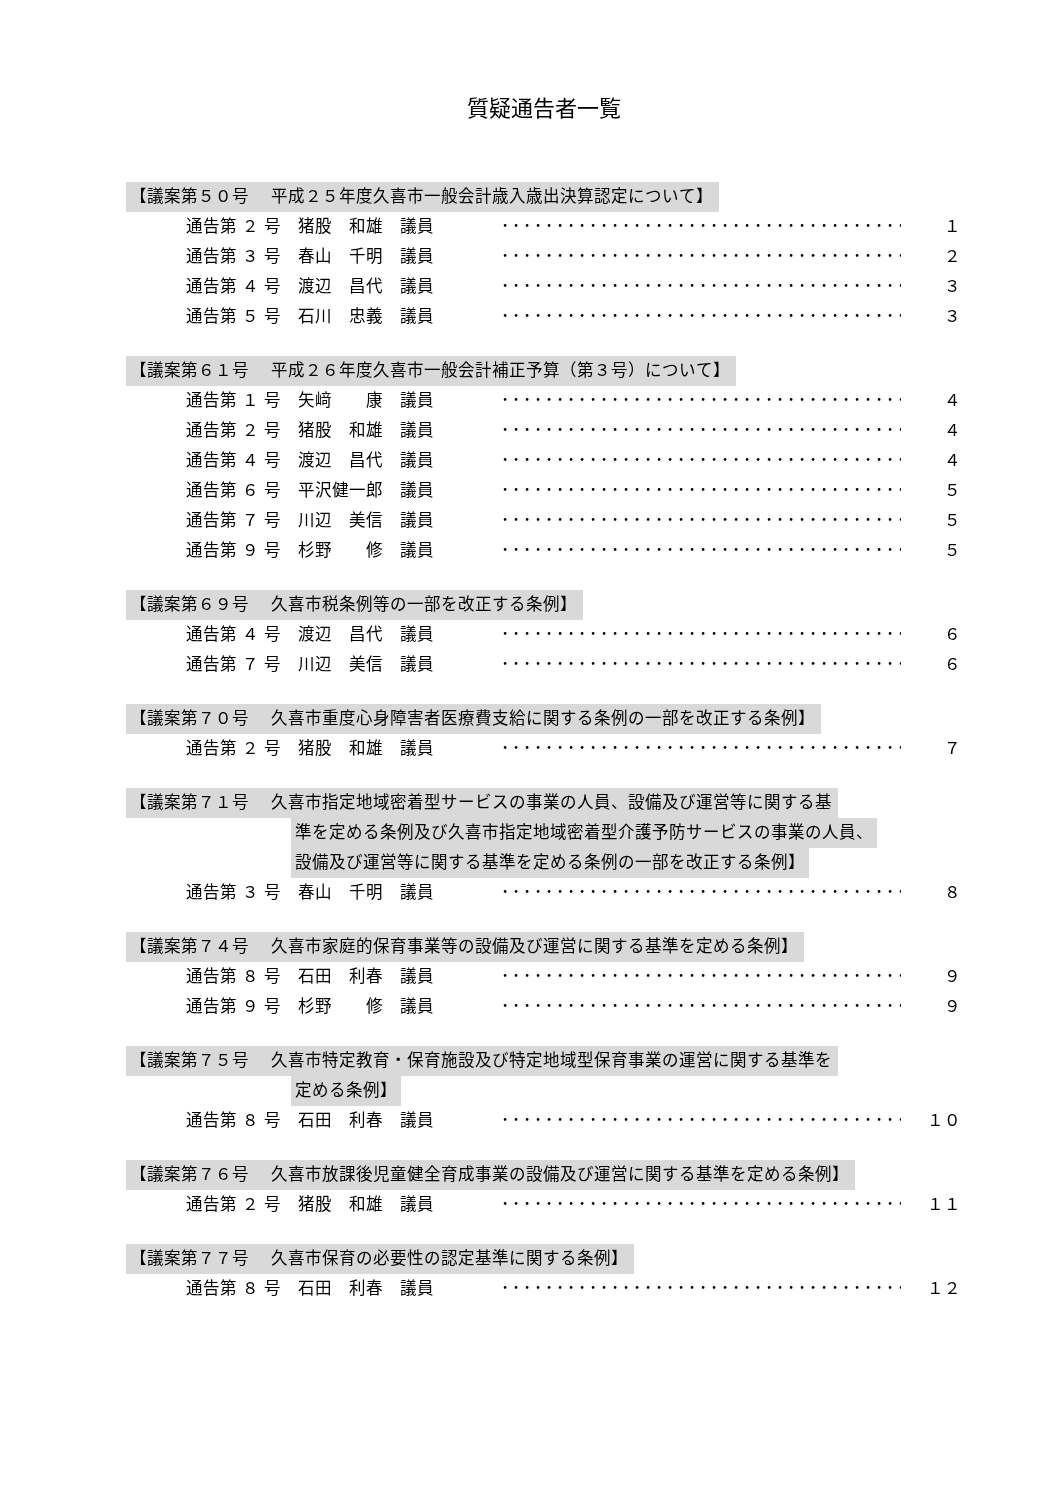質疑通告者一覧
【議案第５０号　 平成２５年度久喜市一般会計歳入歳出決算認定について】
通告第 ２ 号　猪股　和雄　議員 ･･････････････････････････････････････ １
通告第 ３ 号　春山　千明　議員 ･･････････････････････････････････････ ２
通告第 ４ 号　渡辺　昌代　議員 ･･････････････････････････････････････ ３
通告第 ５ 号　石川　忠義　議員 ･･････････････････････････････････････ ３
【議案第６１号　 平成２６年度久喜市一般会計補正予算（第３号）について】
通告第 １ 号　矢﨑　　康　議員 ･･････････････････････････････････････ ４
通告第 ２ 号　猪股　和雄　議員 ･･････････････････････････････････････ ４
通告第 ４ 号　渡辺　昌代　議員 ･･････････････････････････････････････ ４
通告第 ６ 号　平沢健一郎　議員 ･･････････････････････････････････････ ５
通告第 ７ 号　川辺　美信　議員 ･･････････････････････････････････････ ５
通告第 ９ 号　杉野　　修　議員 ･･････････････････････････････････････ ５
【議案第６９号　 久喜市税条例等の一部を改正する条例】
通告第 ４ 号　渡辺　昌代　議員 ･･････････････････････････････････････ ６
通告第 ７ 号　川辺　美信　議員 ･･････････････････････････････････････ ６
【議案第７０号　 久喜市重度心身障害者医療費支給に関する条例の一部を改正する条例】
通告第 ２ 号　猪股　和雄　議員 ･･････････････････････････････････････ ７
【議案第７１号　 久喜市指定地域密着型サービスの事業の人員、設備及び運営等に関する基
準を定める条例及び久喜市指定地域密着型介護予防サービスの事業の人員、
設備及び運営等に関する基準を定める条例の一部を改正する条例】
通告第 ３ 号　春山　千明　議員 ･･････････････････････････････････････ ８
【議案第７４号　 久喜市家庭的保育事業等の設備及び運営に関する基準を定める条例】
通告第 ８ 号　石田　利春　議員 ･･････････････････････････････････････ ９
通告第 ９ 号　杉野　　修　議員 ･･････････････････････････････････････ ９
【議案第７５号　 久喜市特定教育・保育施設及び特定地域型保育事業の運営に関する基準を
定める条例】
通告第 ８ 号　石田　利春　議員 ･･････････････････････････････････････ １０
【議案第７６号　 久喜市放課後児童健全育成事業の設備及び運営に関する基準を定める条例】
通告第 ２ 号　猪股　和雄　議員 ･･････････････････････････････････････ １１
【議案第７７号　 久喜市保育の必要性の認定基準に関する条例】
通告第 ８ 号　石田　利春　議員 ･･････････････････････････････････････ １２